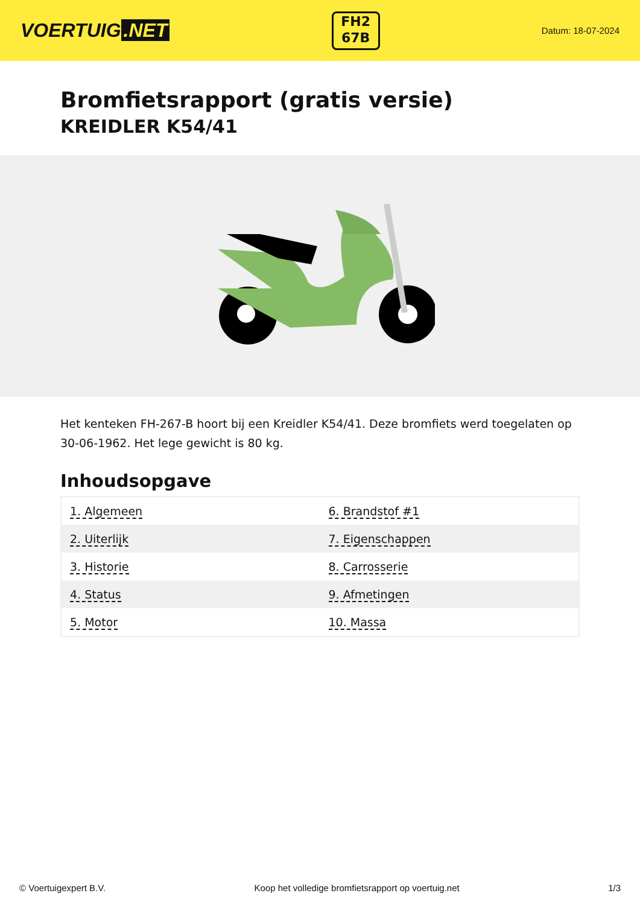VOERTUIG.NET
FH2
67B
Datum: 18-07-2024
Bromfietsrapport (gratis versie)
KREIDLER K54/41
Het kenteken FH-267-B hoort bij een Kreidler K54/41. Deze bromfiets werd toegelaten op 30-06-1962. Het lege gewicht is 80 kg.
Inhoudsopgave
| 1. Algemeen | 6. Brandstof #1 |
| 2. Uiterlijk | 7. Eigenschappen |
| 3. Historie | 8. Carrosserie |
| 4. Status | 9. Afmetingen |
| 5. Motor | 10. Massa |
© Voertuigexpert B.V. Koop het volledige bromfietsrapport op voertuig.net 1/3